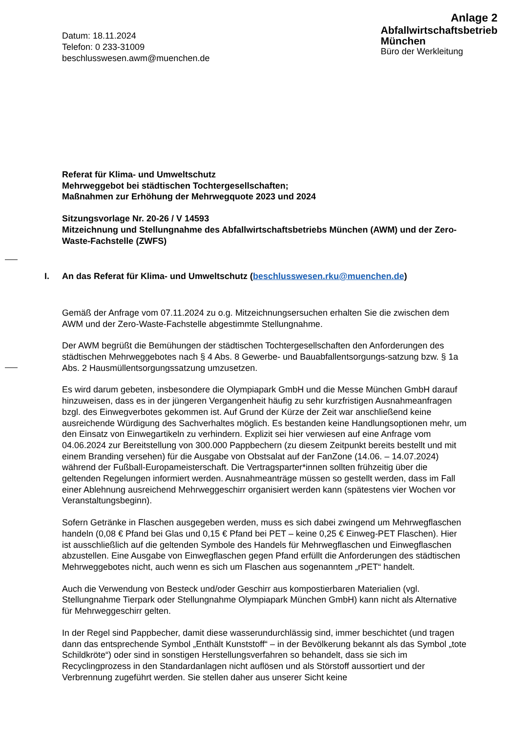Datum: 18.11.2024
Telefon: 0 233-31009
beschlusswesen.awm@muenchen.de
Anlage 2
Abfallwirtschaftsbetrieb
München
Büro der Werkleitung
Referat für Klima- und Umweltschutz
Mehrweggebot bei städtischen Tochtergesellschaften;
Maßnahmen zur Erhöhung der Mehrwegquote 2023 und 2024
Sitzungsvorlage Nr. 20-26 / V 14593
Mitzeichnung und Stellungnahme des Abfallwirtschaftsbetriebs München (AWM) und der Zero-Waste-Fachstelle (ZWFS)
I. An das Referat für Klima- und Umweltschutz (beschlusswesen.rku@muenchen.de)
Gemäß der Anfrage vom 07.11.2024 zu o.g. Mitzeichnungsersuchen erhalten Sie die zwischen dem AWM und der Zero-Waste-Fachstelle abgestimmte Stellungnahme.
Der AWM begrüßt die Bemühungen der städtischen Tochtergesellschaften den Anforderungen des städtischen Mehrweggebotes nach § 4 Abs. 8 Gewerbe- und Bauabfallentsorgungs-satzung bzw. § 1a Abs. 2 Hausmüllentsorgungssatzung umzusetzen.
Es wird darum gebeten, insbesondere die Olympiapark GmbH und die Messe München GmbH darauf hinzuweisen, dass es in der jüngeren Vergangenheit häufig zu sehr kurzfristigen Ausnahmeanfragen bzgl. des Einwegverbotes gekommen ist. Auf Grund der Kürze der Zeit war anschließend keine ausreichende Würdigung des Sachverhaltes möglich. Es bestanden keine Handlungsoptionen mehr, um den Einsatz von Einwegartikeln zu verhindern. Explizit sei hier verwiesen auf eine Anfrage vom 04.06.2024 zur Bereitstellung von 300.000 Pappbechern (zu diesem Zeitpunkt bereits bestellt und mit einem Branding versehen) für die Ausgabe von Obstsalat auf der FanZone (14.06. – 14.07.2024) während der Fußball-Europameisterschaft. Die Vertragsparter*innen sollten frühzeitig über die geltenden Regelungen informiert werden. Ausnahmeanträge müssen so gestellt werden, dass im Fall einer Ablehnung ausreichend Mehrweggeschirr organisiert werden kann (spätestens vier Wochen vor Veranstaltungsbeginn).
Sofern Getränke in Flaschen ausgegeben werden, muss es sich dabei zwingend um Mehrwegflaschen handeln (0,08 € Pfand bei Glas und 0,15 € Pfand bei PET – keine 0,25 € Einweg-PET Flaschen). Hier ist ausschließlich auf die geltenden Symbole des Handels für Mehrwegflaschen und Einwegflaschen abzustellen. Eine Ausgabe von Einwegflaschen gegen Pfand erfüllt die Anforderungen des städtischen Mehrweggebotes nicht, auch wenn es sich um Flaschen aus sogenanntem „rPET“ handelt.
Auch die Verwendung von Besteck und/oder Geschirr aus kompostierbaren Materialien (vgl. Stellungnahme Tierpark oder Stellungnahme Olympiapark München GmbH) kann nicht als Alternative für Mehrweggeschirr gelten.
In der Regel sind Pappbecher, damit diese wasserundurchlässig sind, immer beschichtet (und tragen dann das entsprechende Symbol „Enthält Kunststoff“ – in der Bevölkerung bekannt als das Symbol „tote Schildkröte“) oder sind in sonstigen Herstellungsverfahren so behandelt, dass sie sich im Recyclingprozess in den Standardanlagen nicht auflösen und als Störstoff aussortiert und der Verbrennung zugeführt werden. Sie stellen daher aus unserer Sicht keine